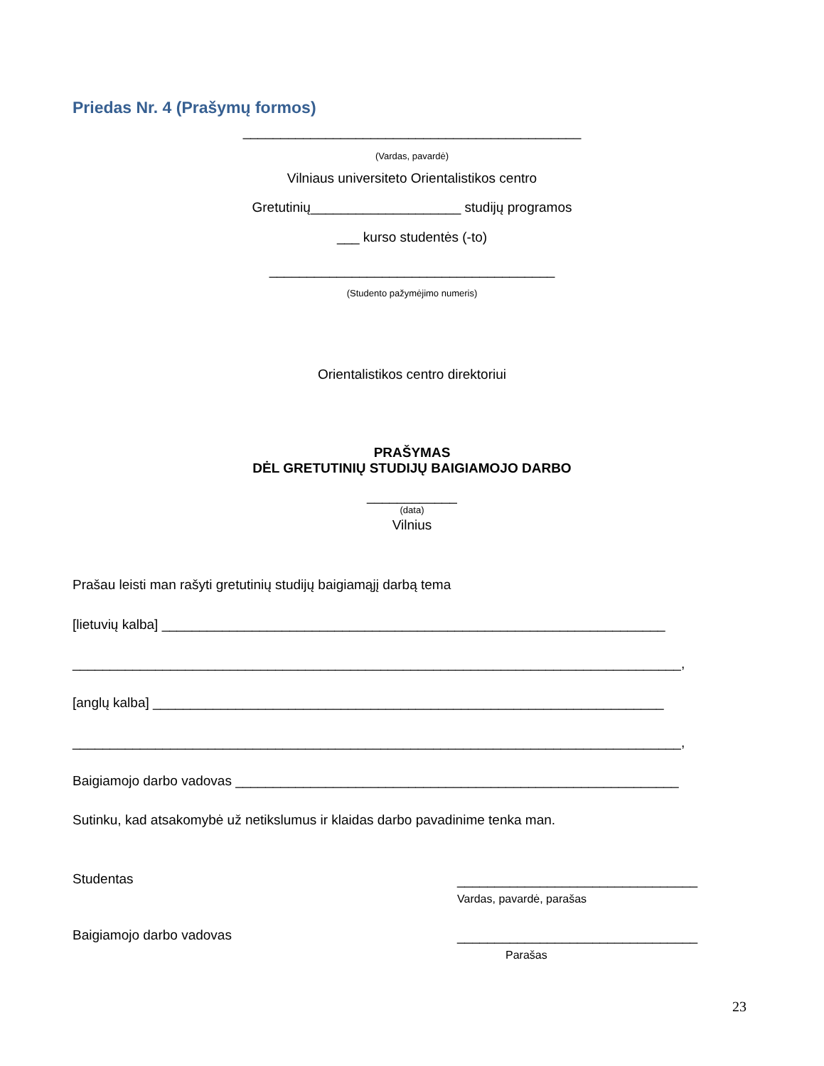Priedas Nr. 4 (Prašymų formos)
_____________________________________________
(Vardas, pavardė)
Vilniaus universiteto Orientalistikos centro
Gretutinių____________________ studijų programos
___ kurso studentės (-to)
______________________________________
(Studento pažymėjimo numeris)
Orientalistikos centro direktoriui
PRAŠYMAS
DĖL GRETUTINIŲ STUDIJŲ BAIGIAMOJO DARBO
____________
(data)
Vilnius
Prašau leisti man rašyti gretutinių studijų baigiamąjį darbą tema
[lietuvių kalba] ___________________________________________________________________
_________________________________________________________________________________,
[anglų kalba] ____________________________________________________________________
_________________________________________________________________________________,
Baigiamojo darbo vadovas ___________________________________________________________
Sutinku, kad atsakomybė už netikslumus ir klaidas darbo pavadinime tenka man.
Studentas
________________________________
Vardas, pavardė, parašas
Baigiamojo darbo vadovas
________________________________
Parašas
23